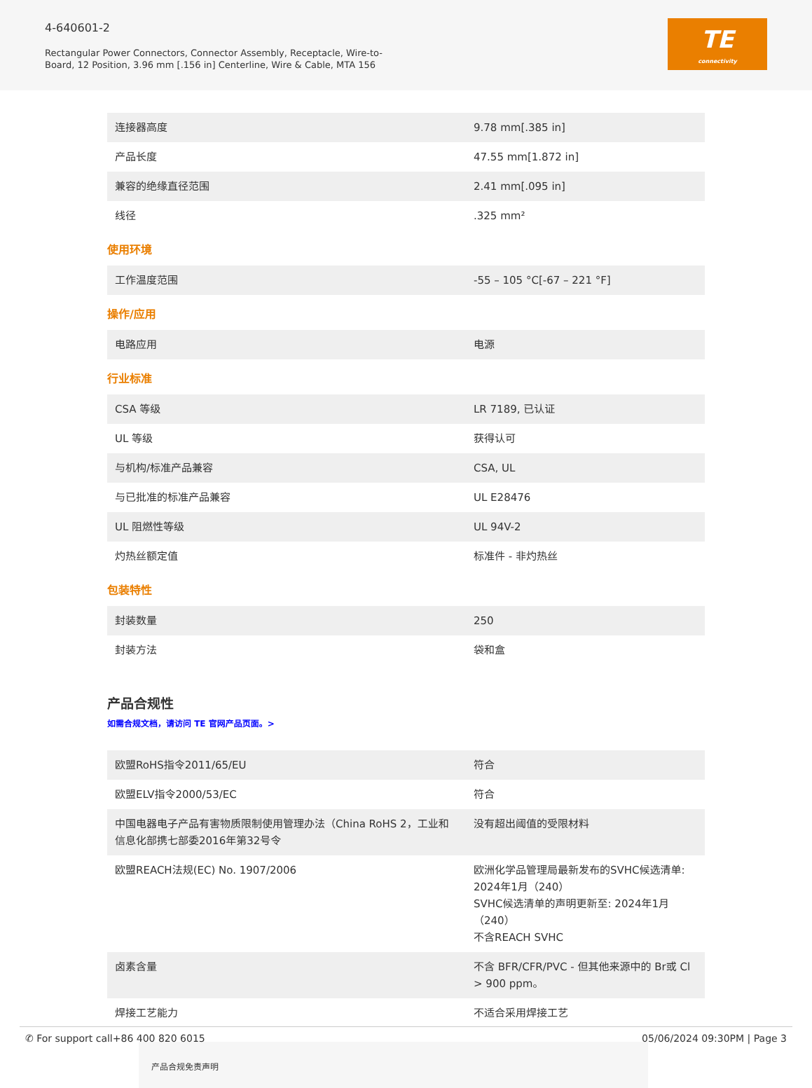4-640601-2
Rectangular Power Connectors, Connector Assembly, Receptacle, Wire-to-Board, 12 Position, 3.96 mm [.156 in] Centerline, Wire & Cable, MTA 156
TE
connectivity
| 连接器高度 | 9.78 mm[.385 in] |
| 产品长度 | 47.55 mm[1.872 in] |
| 兼容的绝缘直径范围 | 2.41 mm[.095 in] |
| 线径 | .325 mm² |
使用环境
| 工作温度范围 | -55 – 105 °C[-67 – 221 °F] |
操作/应用
| 电路应用 | 电源 |
行业标准
| CSA 等级 | LR 7189, 已认证 |
| UL 等级 | 获得认可 |
| 与机构/标准产品兼容 | CSA, UL |
| 与已批准的标准产品兼容 | UL E28476 |
| UL 阻燃性等级 | UL 94V-2 |
| 灼热丝额定值 | 标准件 - 非灼热丝 |
包装特性
| 封装数量 | 250 |
| 封装方法 | 袋和盒 |
产品合规性
如需合规文档，请访问 TE 官网产品页面。>
| 欧盟RoHS指令2011/65/EU | 符合 |
| 欧盟ELV指令2000/53/EC | 符合 |
| 中国电器电子产品有害物质限制使用管理办法（China RoHS 2，工业和信息化部携七部委2016年第32号令 | 没有超出阈值的受限材料 |
| 欧盟REACH法规(EC) No. 1907/2006 | 欧洲化学品管理局最新发布的SVHC候选清单: 2024年1月（240） SVHC候选清单的声明更新至: 2024年1月（240） 不含REACH SVHC |
| 卤素含量 | 不含 BFR/CFR/PVC - 但其他来源中的 Br或 Cl > 900 ppm。 |
| 焊接工艺能力 | 不适合采用焊接工艺 |
产品合规免责声明
✆ For support call+86 400 820 6015 05/06/2024 09:30PM | Page 3